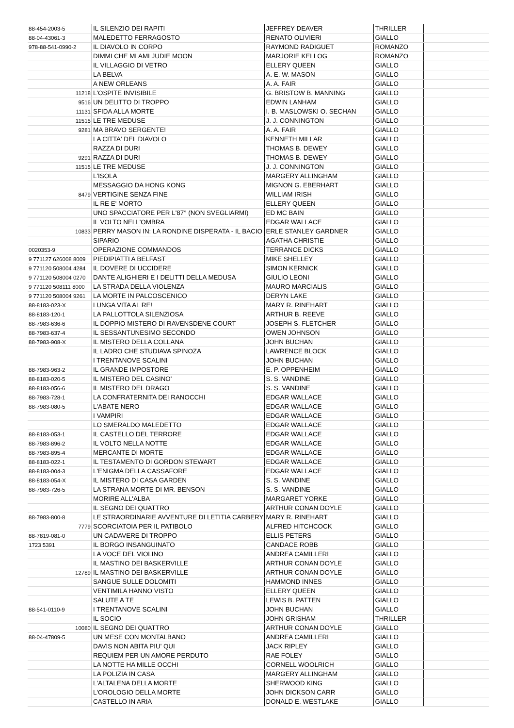| 88-454-2003-5 | IL SILENZIO DEI RAPITI | JEFFREY DEAVER | THRILLER | |
| 88-04-43061-3 | MALEDETTO FERRAGOSTO | RENATO OLIVIERI | GIALLO | |
| 978-88-541-0990-2 | IL DIAVOLO IN CORPO | RAYMOND RADIGUET | ROMANZO | |
| | DIMMI CHE MI AMI JUDIE MOON | MARJORIE KELLOG | ROMANZO | |
| | IL VILLAGGIO DI VETRO | ELLERY QUEEN | GIALLO | |
| | LA BELVA | A. E. W. MASON | GIALLO | |
| | A NEW ORLEANS | A. A. FAIR | GIALLO | |
| 11218 | L'OSPITE INVISIBILE | G. BRISTOW B. MANNING | GIALLO | |
| 9516 | UN DELITTO DI TROPPO | EDWIN LANHAM | GIALLO | |
| 11131 | SFIDA ALLA MORTE | I. B. MASLOWSKI O. SECHAN | GIALLO | |
| 11515 | LE TRE MEDUSE | J. J. CONNINGTON | GIALLO | |
| 9281 | MA BRAVO SERGENTE! | A. A. FAIR | GIALLO | |
| | LA CITTA' DEL DIAVOLO | KENNETH MILLAR | GIALLO | |
| | RAZZA DI DURI | THOMAS B. DEWEY | GIALLO | |
| 9291 | RAZZA DI DURI | THOMAS B. DEWEY | GIALLO | |
| 11515 | LE TRE MEDUSE | J. J. CONNINGTON | GIALLO | |
| | L'ISOLA | MARGERY ALLINGHAM | GIALLO | |
| | MESSAGGIO DA HONG KONG | MIGNON G. EBERHART | GIALLO | |
| 8479 | VERTIGINE SENZA FINE | WILLIAM IRISH | GIALLO | |
| | IL RE E' MORTO | ELLERY QUEEN | GIALLO | |
| | UNO SPACCIATORE PER L'87° (NON SVEGLIARMI) | ED MC BAIN | GIALLO | |
| | IL VOLTO NELL'OMBRA | EDGAR WALLACE | GIALLO | |
| 10833 | PERRY MASON IN: LA RONDINE DISPERATA - IL BACIO | ERLE STANLEY GARDNER | GIALLO | |
| | SIPARIO | AGATHA CHRISTIE | GIALLO | |
| 0020353-9 | OPERAZIONE COMMANDOS | TERRANCE DICKS | GIALLO | |
| 9 771127 626008 8009 | PIEDIPIATTI A BELFAST | MIKE SHELLEY | GIALLO | |
| 9 771120 508004 4284 | IL DOVERE DI UCCIDERE | SIMON KERNICK | GIALLO | |
| 9 771120 508004 0270 | DANTE ALIGHIERI E I DELITTI DELLA MEDUSA | GIULIO LEONI | GIALLO | |
| 9 771120 508111 8000 | LA STRADA DELLA VIOLENZA | MAURO MARCIALIS | GIALLO | |
| 9 771120 508004 9261 | LA MORTE IN PALCOSCENICO | DERYN LAKE | GIALLO | |
| 88-8183-023-X | LUNGA VITA AL RE! | MARY R. RINEHART | GIALLO | |
| 88-8183-120-1 | LA PALLOTTOLA SILENZIOSA | ARTHUR B. REEVE | GIALLO | |
| 88-7983-636-6 | IL DOPPIO MISTERO DI RAVENSDENE COURT | JOSEPH S. FLETCHER | GIALLO | |
| 88-7983-637-4 | IL SESSANTUNESIMO SECONDO | OWEN JOHNSON | GIALLO | |
| 88-7983-908-X | IL MISTERO DELLA COLLANA | JOHN BUCHAN | GIALLO | |
| | IL LADRO CHE STUDIAVA SPINOZA | LAWRENCE BLOCK | GIALLO | |
| | I TRENTANOVE SCALINI | JOHN BUCHAN | GIALLO | |
| 88-7983-963-2 | IL GRANDE IMPOSTORE | E. P. OPPENHEIM | GIALLO | |
| 88-8183-020-5 | IL MISTERO DEL CASINO' | S. S. VANDINE | GIALLO | |
| 88-8183-056-6 | IL MISTERO DEL DRAGO | S. S. VANDINE | GIALLO | |
| 88-7983-728-1 | LA CONFRATERNITA DEI RANOCCHI | EDGAR WALLACE | GIALLO | |
| 88-7983-080-5 | L'ABATE NERO | EDGAR WALLACE | GIALLO | |
| | I VAMPIRI | EDGAR WALLACE | GIALLO | |
| | LO SMERALDO MALEDETTO | EDGAR WALLACE | GIALLO | |
| 88-8183-053-1 | IL CASTELLO DEL TERRORE | EDGAR WALLACE | GIALLO | |
| 88-7983-896-2 | IL VOLTO NELLA NOTTE | EDGAR WALLACE | GIALLO | |
| 88-7983-895-4 | MERCANTE DI MORTE | EDGAR WALLACE | GIALLO | |
| 88-8183-022-1 | IL TESTAMENTO DI GORDON STEWART | EDGAR WALLACE | GIALLO | |
| 88-8183-004-3 | L'ENIGMA DELLA CASSAFORE | EDGAR WALLACE | GIALLO | |
| 88-8183-054-X | IL MISTERO DI CASA GARDEN | S. S. VANDINE | GIALLO | |
| 88-7983-726-5 | LA STRANA MORTE DI MR. BENSON | S. S. VANDINE | GIALLO | |
| | MORIRE ALL'ALBA | MARGARET YORKE | GIALLO | |
| | IL SEGNO DEI QUATTRO | ARTHUR CONAN DOYLE | GIALLO | |
| 88-7983-800-8 | LE STRAORDINARIE AVVENTURE DI LETITIA CARBERY | MARY R. RINEHART | GIALLO | |
| 7779 | SCORCIATOIA PER IL PATIBOLO | ALFRED HITCHCOCK | GIALLO | |
| 88-7819-081-0 | UN CADAVERE DI TROPPO | ELLIS PETERS | GIALLO | |
| 1723 5391 | IL BORGO INSANGUINATO | CANDACE ROBB | GIALLO | |
| | LA VOCE DEL VIOLINO | ANDREA CAMILLERI | GIALLO | |
| | IL MASTINO DEI BASKERVILLE | ARTHUR CONAN DOYLE | GIALLO | |
| 12789 | IL MASTINO DEI BASKERVILLE | ARTHUR CONAN DOYLE | GIALLO | |
| | SANGUE SULLE DOLOMITI | HAMMOND INNES | GIALLO | |
| | VENTIMILA HANNO VISTO | ELLERY QUEEN | GIALLO | |
| | SALUTE A TE | LEWIS B. PATTEN | GIALLO | |
| 88-541-0110-9 | I TRENTANOVE SCALINI | JOHN BUCHAN | GIALLO | |
| | IL SOCIO | JOHN GRISHAM | THRILLER | |
| 10080 | IL SEGNO DEI QUATTRO | ARTHUR CONAN DOYLE | GIALLO | |
| 88-04-47809-5 | UN MESE CON MONTALBANO | ANDREA CAMILLERI | GIALLO | |
| | DAVIS NON ABITA PIU' QUI | JACK RIPLEY | GIALLO | |
| | REQUIEM PER UN AMORE PERDUTO | RAE FOLEY | GIALLO | |
| | LA NOTTE HA MILLE OCCHI | CORNELL WOOLRICH | GIALLO | |
| | LA POLIZIA IN CASA | MARGERY ALLINGHAM | GIALLO | |
| | L'ALTALENA DELLA MORTE | SHERWOOD KING | GIALLO | |
| | L'OROLOGIO DELLA MORTE | JOHN DICKSON CARR | GIALLO | |
| | CASTELLO IN ARIA | DONALD E. WESTLAKE | GIALLO | |